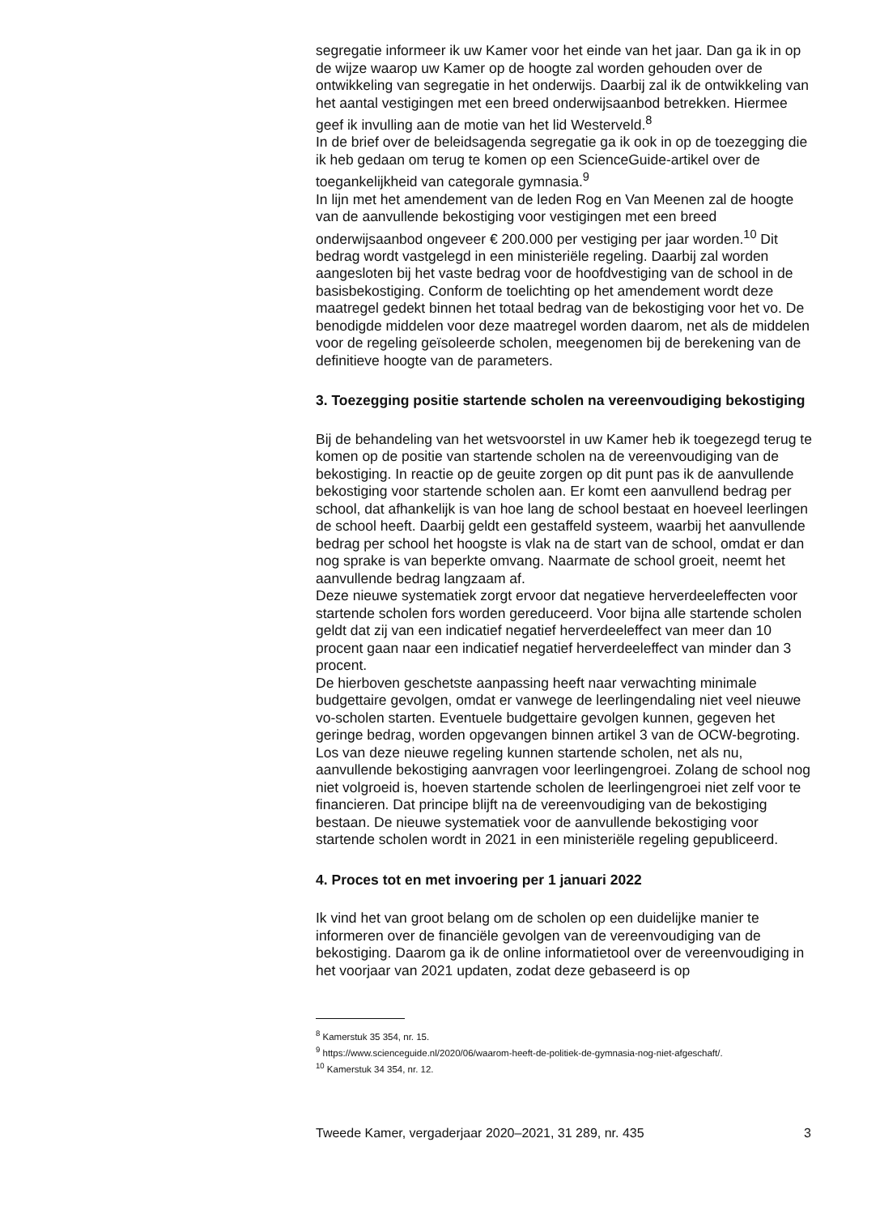segregatie informeer ik uw Kamer voor het einde van het jaar. Dan ga ik in op de wijze waarop uw Kamer op de hoogte zal worden gehouden over de ontwikkeling van segregatie in het onderwijs. Daarbij zal ik de ontwikkeling van het aantal vestigingen met een breed onderwijsaanbod betrekken. Hiermee geef ik invulling aan de motie van het lid Westerveld.<sup>8</sup>
In de brief over de beleidsagenda segregatie ga ik ook in op de toezegging die ik heb gedaan om terug te komen op een ScienceGuide-artikel over de toegankelijkheid van categorale gymnasia.<sup>9</sup>
In lijn met het amendement van de leden Rog en Van Meenen zal de hoogte van de aanvullende bekostiging voor vestigingen met een breed onderwijsaanbod ongeveer € 200.000 per vestiging per jaar worden.<sup>10</sup> Dit bedrag wordt vastgelegd in een ministeriële regeling. Daarbij zal worden aangesloten bij het vaste bedrag voor de hoofdvestiging van de school in de basisbekostiging. Conform de toelichting op het amendement wordt deze maatregel gedekt binnen het totaal bedrag van de bekostiging voor het vo. De benodigde middelen voor deze maatregel worden daarom, net als de middelen voor de regeling geïsoleerde scholen, meegenomen bij de berekening van de definitieve hoogte van de parameters.
3. Toezegging positie startende scholen na vereenvoudiging bekostiging
Bij de behandeling van het wetsvoorstel in uw Kamer heb ik toegezegd terug te komen op de positie van startende scholen na de vereenvoudiging van de bekostiging. In reactie op de geuite zorgen op dit punt pas ik de aanvullende bekostiging voor startende scholen aan. Er komt een aanvullend bedrag per school, dat afhankelijk is van hoe lang de school bestaat en hoeveel leerlingen de school heeft. Daarbij geldt een gestaffeld systeem, waarbij het aanvullende bedrag per school het hoogste is vlak na de start van de school, omdat er dan nog sprake is van beperkte omvang. Naarmate de school groeit, neemt het aanvullende bedrag langzaam af.
Deze nieuwe systematiek zorgt ervoor dat negatieve herverdeeleffecten voor startende scholen fors worden gereduceerd. Voor bijna alle startende scholen geldt dat zij van een indicatief negatief herverdeeleffect van meer dan 10 procent gaan naar een indicatief negatief herverdeeleffect van minder dan 3 procent.
De hierboven geschetste aanpassing heeft naar verwachting minimale budgettaire gevolgen, omdat er vanwege de leerlingendaling niet veel nieuwe vo-scholen starten. Eventuele budgettaire gevolgen kunnen, gegeven het geringe bedrag, worden opgevangen binnen artikel 3 van de OCW-begroting. Los van deze nieuwe regeling kunnen startende scholen, net als nu, aanvullende bekostiging aanvragen voor leerlingengroei. Zolang de school nog niet volgroeid is, hoeven startende scholen de leerlingengroei niet zelf voor te financieren. Dat principe blijft na de vereenvoudiging van de bekostiging bestaan. De nieuwe systematiek voor de aanvullende bekostiging voor startende scholen wordt in 2021 in een ministeriële regeling gepubliceerd.
4. Proces tot en met invoering per 1 januari 2022
Ik vind het van groot belang om de scholen op een duidelijke manier te informeren over de financiële gevolgen van de vereenvoudiging van de bekostiging. Daarom ga ik de online informatietool over de vereenvoudiging in het voorjaar van 2021 updaten, zodat deze gebaseerd is op
<sup>8</sup> Kamerstuk 35 354, nr. 15.
<sup>9</sup> https://www.scienceguide.nl/2020/06/waarom-heeft-de-politiek-de-gymnasia-nog-niet-afgeschaft/.
<sup>10</sup> Kamerstuk 34 354, nr. 12.
Tweede Kamer, vergaderjaar 2020–2021, 31 289, nr. 435 3